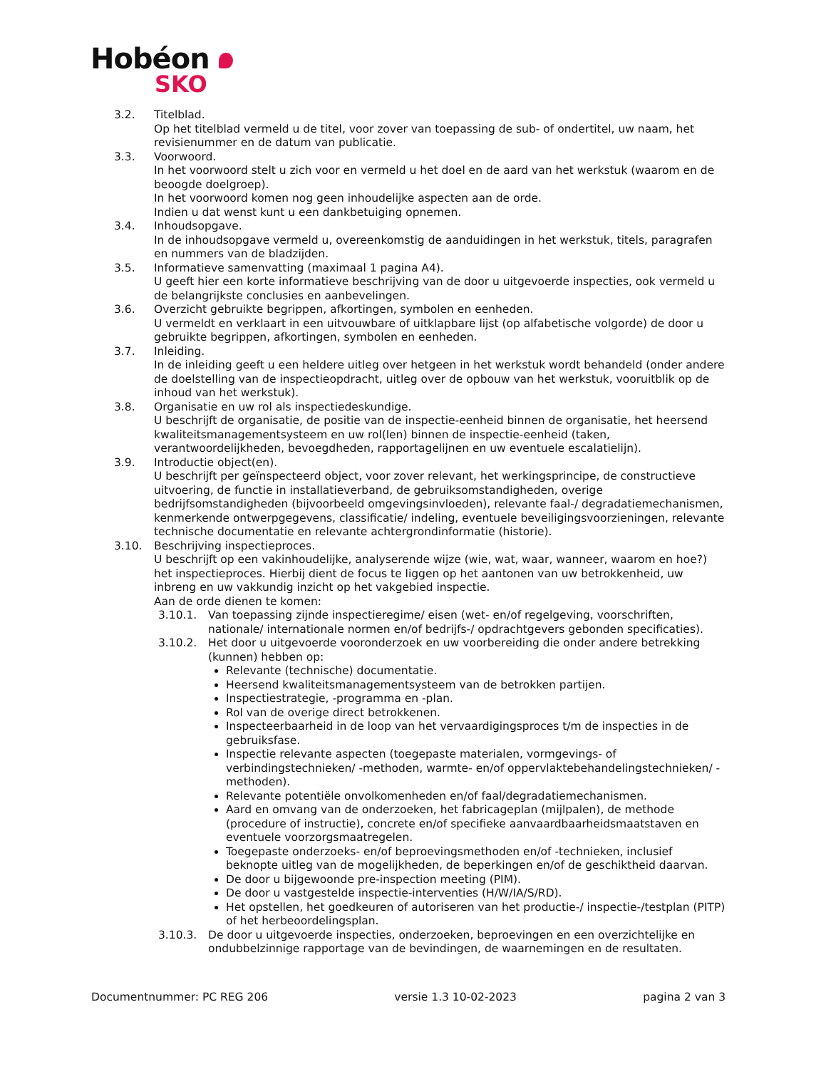Hobéon
SKO
3.2. Titelblad.
Op het titelblad vermeld u de titel, voor zover van toepassing de sub- of ondertitel, uw naam, het revisienummer en de datum van publicatie.
3.3. Voorwoord.
In het voorwoord stelt u zich voor en vermeld u het doel en de aard van het werkstuk (waarom en de beoogde doelgroep).
In het voorwoord komen nog geen inhoudelijke aspecten aan de orde.
Indien u dat wenst kunt u een dankbetuiging opnemen.
3.4. Inhoudsopgave.
In de inhoudsopgave vermeld u, overeenkomstig de aanduidingen in het werkstuk, titels, paragrafen en nummers van de bladzijden.
3.5. Informatieve samenvatting (maximaal 1 pagina A4).
U geeft hier een korte informatieve beschrijving van de door u uitgevoerde inspecties, ook vermeld u de belangrijkste conclusies en aanbevelingen.
3.6. Overzicht gebruikte begrippen, afkortingen, symbolen en eenheden.
U vermeldt en verklaart in een uitvouwbare of uitklapbare lijst (op alfabetische volgorde) de door u gebruikte begrippen, afkortingen, symbolen en eenheden.
3.7. Inleiding.
In de inleiding geeft u een heldere uitleg over hetgeen in het werkstuk wordt behandeld (onder andere de doelstelling van de inspectieopdracht, uitleg over de opbouw van het werkstuk, vooruitblik op de inhoud van het werkstuk).
3.8. Organisatie en uw rol als inspectiedeskundige.
U beschrijft de organisatie, de positie van de inspectie-eenheid binnen de organisatie, het heersend kwaliteitsmanagementsysteem en uw rol(len) binnen de inspectie-eenheid (taken, verantwoordelijkheden, bevoegdheden, rapportagelijnen en uw eventuele escalatielijn).
3.9. Introductie object(en).
U beschrijft per geïnspecteerd object, voor zover relevant, het werkingsprincipe, de constructieve uitvoering, de functie in installatieverband, de gebruiksomstandigheden, overige bedrijfsomstandigheden (bijvoorbeeld omgevingsinvloeden), relevante faal-/ degradatiemechanismen, kenmerkende ontwerpgegevens, classificatie/ indeling, eventuele beveiligingsvoorzieningen, relevante technische documentatie en relevante achtergrondinformatie (historie).
3.10. Beschrijving inspectieproces.
U beschrijft op een vakinhoudelijke, analyserende wijze (wie, wat, waar, wanneer, waarom en hoe?) het inspectieproces. Hierbij dient de focus te liggen op het aantonen van uw betrokkenheid, uw inbreng en uw vakkundig inzicht op het vakgebied inspectie.
Aan de orde dienen te komen:
3.10.1. Van toepassing zijnde inspectieregime/ eisen (wet- en/of regelgeving, voorschriften, nationale/ internationale normen en/of bedrijfs-/ opdrachtgevers gebonden specificaties).
3.10.2. Het door u uitgevoerde vooronderzoek en uw voorbereiding die onder andere betrekking (kunnen) hebben op:
Relevante (technische) documentatie.
Heersend kwaliteitsmanagementsysteem van de betrokken partijen.
Inspectiestrategie, -programma en -plan.
Rol van de overige direct betrokkenen.
Inspecteerbaarheid in de loop van het vervaardigingsproces t/m de inspecties in de gebruiksfase.
Inspectie relevante aspecten (toegepaste materialen, vormgevings- of verbindingstechnieken/ -methoden, warmte- en/of oppervlaktebehandelingstechnieken/ -methoden).
Relevante potentiële onvolkomenheden en/of faal/degradatiemechanismen.
Aard en omvang van de onderzoeken, het fabricageplan (mijlpalen), de methode (procedure of instructie), concrete en/of specifieke aanvaardbaarheidsmaatstaven en eventuele voorzorgsmaatregelen.
Toegepaste onderzoeks- en/of beproevingsmethoden en/of -technieken, inclusief beknopte uitleg van de mogelijkheden, de beperkingen en/of de geschiktheid daarvan.
De door u bijgewoonde pre-inspection meeting (PIM).
De door u vastgestelde inspectie-interventies (H/W/IA/S/RD).
Het opstellen, het goedkeuren of autoriseren van het productie-/ inspectie-/testplan (PITP) of het herbeoordelingsplan.
3.10.3. De door u uitgevoerde inspecties, onderzoeken, beproevingen en een overzichtelijke en ondubbelzinnige rapportage van de bevindingen, de waarnemingen en de resultaten.
Documentnummer: PC REG 206 versie 1.3 10-02-2023 pagina 2 van 3